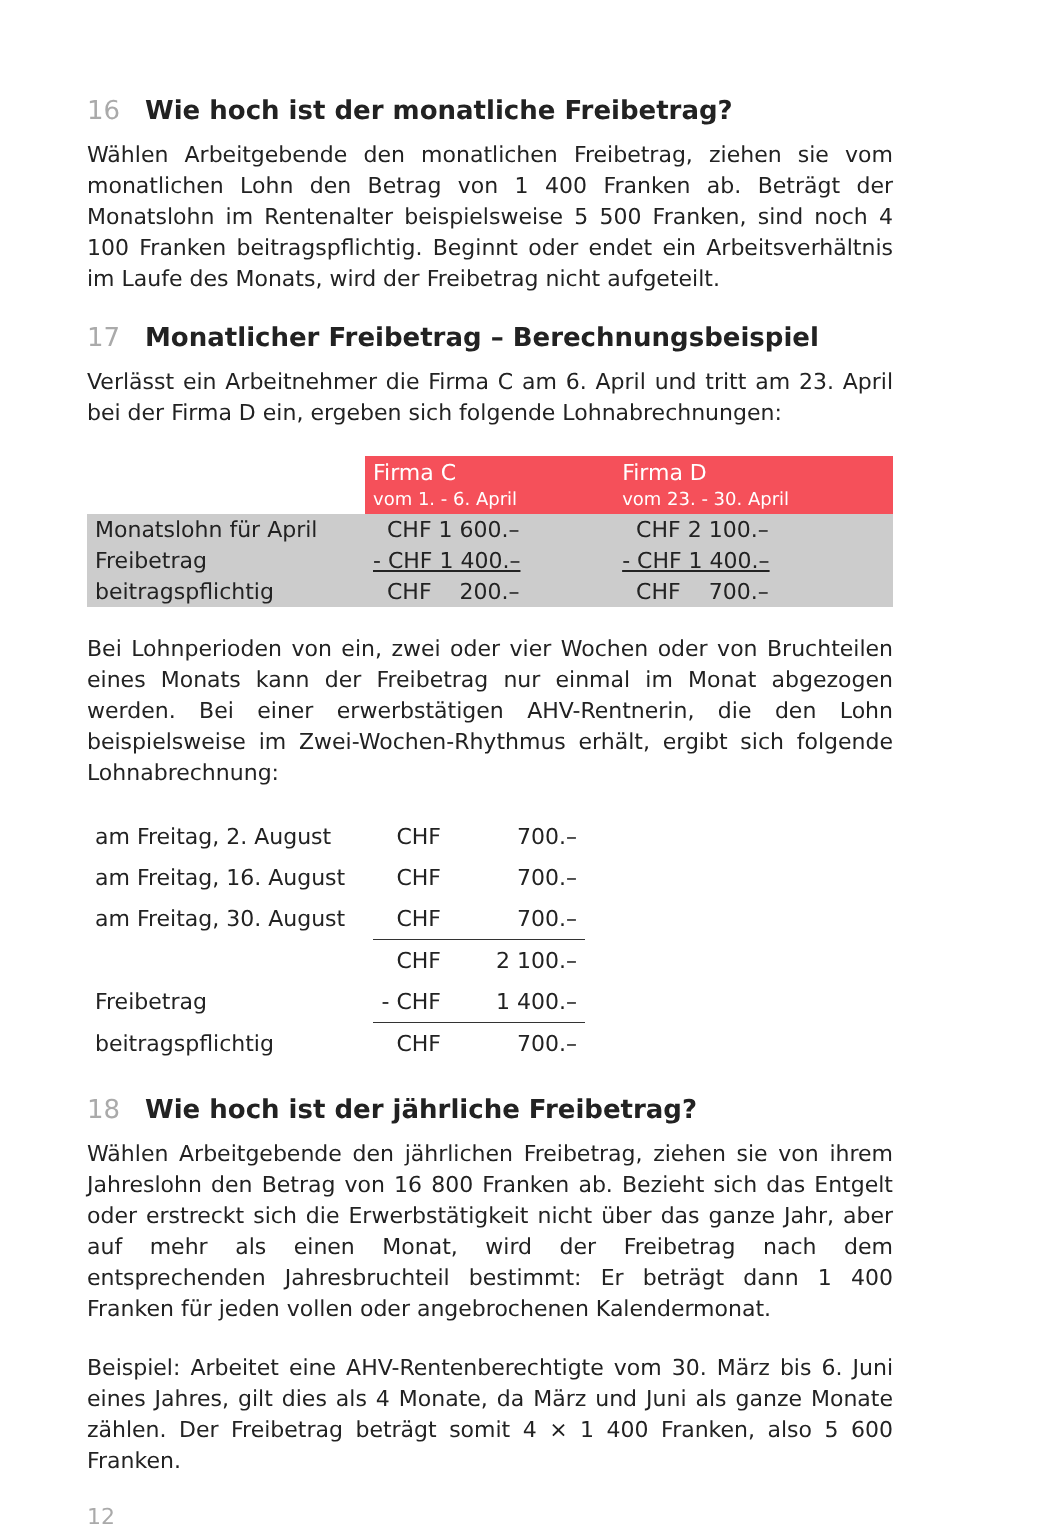16 Wie hoch ist der monatliche Freibetrag?
Wählen Arbeitgebende den monatlichen Freibetrag, ziehen sie vom monatlichen Lohn den Betrag von 1 400 Franken ab. Beträgt der Monatslohn im Rentenalter beispielsweise 5 500 Franken, sind noch 4 100 Franken beitragspflichtig. Beginnt oder endet ein Arbeitsverhältnis im Laufe des Monats, wird der Freibetrag nicht aufgeteilt.
17 Monatlicher Freibetrag – Berechnungsbeispiel
Verlässt ein Arbeitnehmer die Firma C am 6. April und tritt am 23. April bei der Firma D ein, ergeben sich folgende Lohnabrechnungen:
| | Firma C vom 1. - 6. April | Firma D vom 23. - 30. April |
| --- | --- | --- |
| Monatslohn für April | CHF 1 600.– | CHF 2 100.– |
| Freibetrag | - CHF 1 400.– | - CHF 1 400.– |
| beitragspflichtig | CHF 200.– | CHF 700.– |
Bei Lohnperioden von ein, zwei oder vier Wochen oder von Bruchteilen eines Monats kann der Freibetrag nur einmal im Monat abgezogen werden. Bei einer erwerbstätigen AHV-Rentnerin, die den Lohn beispielsweise im Zwei-Wochen-Rhythmus erhält, ergibt sich folgende Lohnabrechnung:
| am Freitag, 2. August | CHF | 700.– |
| am Freitag, 16. August | CHF | 700.– |
| am Freitag, 30. August | CHF | 700.– |
| | CHF | 2 100.– |
| Freibetrag | - CHF | 1 400.– |
| beitragspflichtig | CHF | 700.– |
18 Wie hoch ist der jährliche Freibetrag?
Wählen Arbeitgebende den jährlichen Freibetrag, ziehen sie von ihrem Jahreslohn den Betrag von 16 800 Franken ab. Bezieht sich das Entgelt oder erstreckt sich die Erwerbstätigkeit nicht über das ganze Jahr, aber auf mehr als einen Monat, wird der Freibetrag nach dem entsprechenden Jahresbruchteil bestimmt: Er beträgt dann 1 400 Franken für jeden vollen oder angebrochenen Kalendermonat.
Beispiel: Arbeitet eine AHV-Rentenberechtigte vom 30. März bis 6. Juni eines Jahres, gilt dies als 4 Monate, da März und Juni als ganze Monate zählen. Der Freibetrag beträgt somit 4 × 1 400 Franken, also 5 600 Franken.
12